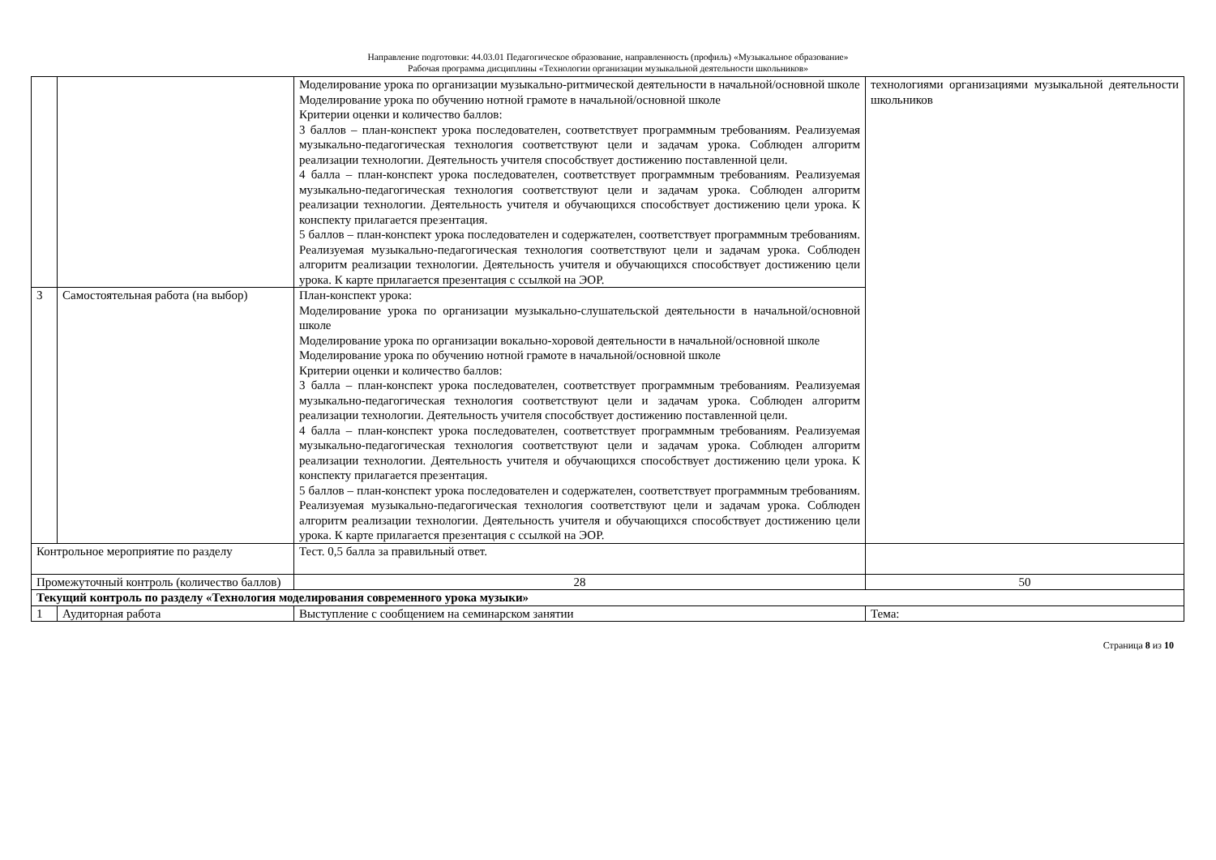Направление подготовки: 44.03.01 Педагогическое образование, направленность (профиль) «Музыкальное образование»
Рабочая программа дисциплины «Технологии организации музыкальной деятельности школьников»
| | | Моделирование урока по организации музыкально-ритмической деятельности в начальной/основной школе Моделирование урока по обучению нотной грамоте в начальной/основной школе Критерии оценки и количество баллов: 3 баллов – план-конспект урока последователен, соответствует программным требованиям. Реализуемая музыкально-педагогическая технология соответствуют цели и задачам урока. Соблюден алгоритм реализации технологии. Деятельность учителя способствует достижению поставленной цели. 4 балла – план-конспект урока последователен, соответствует программным требованиям. Реализуемая музыкально-педагогическая технология соответствуют цели и задачам урока. Соблюден алгоритм реализации технологии. Деятельность учителя и обучающихся способствует достижению цели урока. К конспекту прилагается презентация. 5 баллов – план-конспект урока последователен и содержателен, соответствует программным требованиям. Реализуемая музыкально-педагогическая технология соответствуют цели и задачам урока. Соблюден алгоритм реализации технологии. Деятельность учителя и обучающихся способствует достижению цели урока. К карте прилагается презентация с ссылкой на ЭОР. | технологиями организациями музыкальной деятельности школьников |
| 3 | Самостоятельная работа (на выбор) | План-конспект урока: Моделирование урока по организации музыкально-слушательской деятельности в начальной/основной школе Моделирование урока по организации вокально-хоровой деятельности в начальной/основной школе Моделирование урока по обучению нотной грамоте в начальной/основной школе Критерии оценки и количество баллов: 3 балла – план-конспект урока последователен, соответствует программным требованиям. Реализуемая музыкально-педагогическая технология соответствуют цели и задачам урока. Соблюден алгоритм реализации технологии. Деятельность учителя способствует достижению поставленной цели. 4 балла – план-конспект урока последователен, соответствует программным требованиям. Реализуемая музыкально-педагогическая технология соответствуют цели и задачам урока. Соблюден алгоритм реализации технологии. Деятельность учителя и обучающихся способствует достижению цели урока. К конспекту прилагается презентация. 5 баллов – план-конспект урока последователен и содержателен, соответствует программным требованиям. Реализуемая музыкально-педагогическая технология соответствуют цели и задачам урока. Соблюден алгоритм реализации технологии. Деятельность учителя и обучающихся способствует достижению цели урока. К карте прилагается презентация с ссылкой на ЭОР. | |
| Контрольное мероприятие по разделу | | Тест. 0,5 балла за правильный ответ. | |
| Промежуточный контроль (количество баллов) | | 28 | 50 |
| Текущий контроль по разделу «Технология моделирования современного урока музыки» | | | |
| 1 | Аудиторная работа | Выступление с сообщением на семинарском занятии | Тема: |
Страница 8 из 10